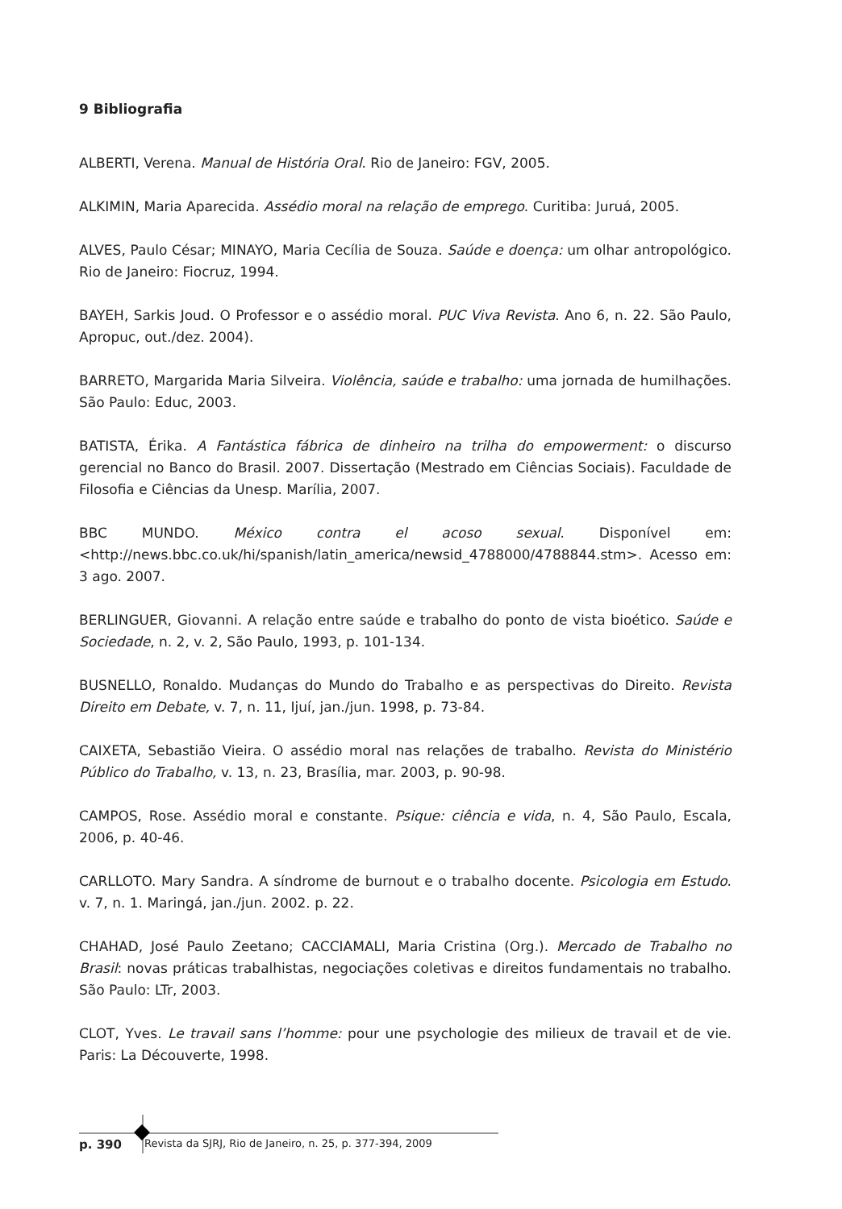9 Bibliografia
ALBERTI, Verena. Manual de História Oral. Rio de Janeiro: FGV, 2005.
ALKIMIN, Maria Aparecida. Assédio moral na relação de emprego. Curitiba: Juruá, 2005.
ALVES, Paulo César; MINAYO, Maria Cecília de Souza. Saúde e doença: um olhar antropológico. Rio de Janeiro: Fiocruz, 1994.
BAYEH, Sarkis Joud. O Professor e o assédio moral. PUC Viva Revista. Ano 6, n. 22. São Paulo, Apropuc, out./dez. 2004).
BARRETO, Margarida Maria Silveira. Violência, saúde e trabalho: uma jornada de humilhações. São Paulo: Educ, 2003.
BATISTA, Érika. A Fantástica fábrica de dinheiro na trilha do empowerment: o discurso gerencial no Banco do Brasil. 2007. Dissertação (Mestrado em Ciências Sociais). Faculdade de Filosofia e Ciências da Unesp. Marília, 2007.
BBC MUNDO. México contra el acoso sexual. Disponível em: <http://news.bbc.co.uk/hi/spanish/latin_america/newsid_4788000/4788844.stm>. Acesso em: 3 ago. 2007.
BERLINGUER, Giovanni. A relação entre saúde e trabalho do ponto de vista bioético. Saúde e Sociedade, n. 2, v. 2, São Paulo, 1993, p. 101-134.
BUSNELLO, Ronaldo. Mudanças do Mundo do Trabalho e as perspectivas do Direito. Revista Direito em Debate, v. 7, n. 11, Ijuí, jan./jun. 1998, p. 73-84.
CAIXETA, Sebastião Vieira. O assédio moral nas relações de trabalho. Revista do Ministério Público do Trabalho, v. 13, n. 23, Brasília, mar. 2003, p. 90-98.
CAMPOS, Rose. Assédio moral e constante. Psique: ciência e vida, n. 4, São Paulo, Escala, 2006, p. 40-46.
CARLLOTO. Mary Sandra. A síndrome de burnout e o trabalho docente. Psicologia em Estudo. v. 7, n. 1. Maringá, jan./jun. 2002. p. 22.
CHAHAD, José Paulo Zeetano; CACCIAMALI, Maria Cristina (Org.). Mercado de Trabalho no Brasil: novas práticas trabalhistas, negociações coletivas e direitos fundamentais no trabalho. São Paulo: LTr, 2003.
CLOT, Yves. Le travail sans l’homme: pour une psychologie des milieux de travail et de vie. Paris: La Découverte, 1998.
p. 390 Revista da SJRJ, Rio de Janeiro, n. 25, p. 377-394, 2009